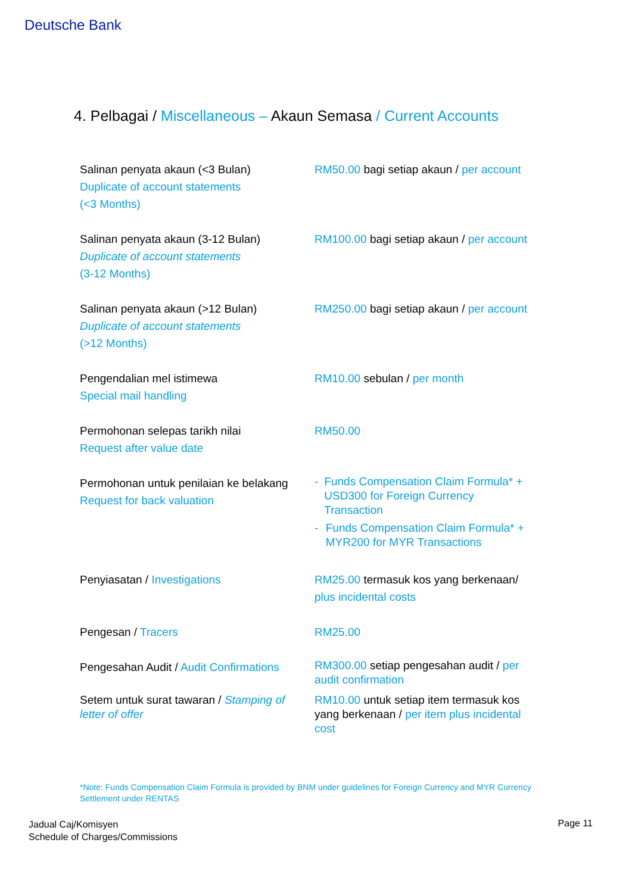Deutsche Bank
4. Pelbagai / Miscellaneous – Akaun Semasa / Current Accounts
| Salinan penyata akaun (<3 Bulan) Duplicate of account statements (<3 Months) | RM50.00 bagi setiap akaun / per account |
| Salinan penyata akaun (3-12 Bulan) Duplicate of account statements (3-12 Months) | RM100.00 bagi setiap akaun / per account |
| Salinan penyata akaun (>12 Bulan) Duplicate of account statements (>12 Months) | RM250.00 bagi setiap akaun / per account |
| Pengendalian mel istimewa Special mail handling | RM10.00 sebulan / per month |
| Permohonan selepas tarikh nilai Request after value date | RM50.00 |
| Permohonan untuk penilaian ke belakang Request for back valuation | - Funds Compensation Claim Formula* + USD300 for Foreign Currency Transaction - Funds Compensation Claim Formula* + MYR200 for MYR Transactions |
| Penyiasatan / Investigations | RM25.00 termasuk kos yang berkenaan/ plus incidental costs |
| Pengesan / Tracers | RM25.00 |
| Pengesahan Audit / Audit Confirmations | RM300.00 setiap pengesahan audit / per audit confirmation |
| Setem untuk surat tawaran / Stamping of letter of offer | RM10.00 untuk setiap item termasuk kos yang berkenaan / per item plus incidental cost |
*Note: Funds Compensation Claim Formula is provided by BNM under guidelines for Foreign Currency and MYR Currency Settlement under RENTAS
Jadual Caj/Komisyen
Schedule of Charges/Commissions
Page 11